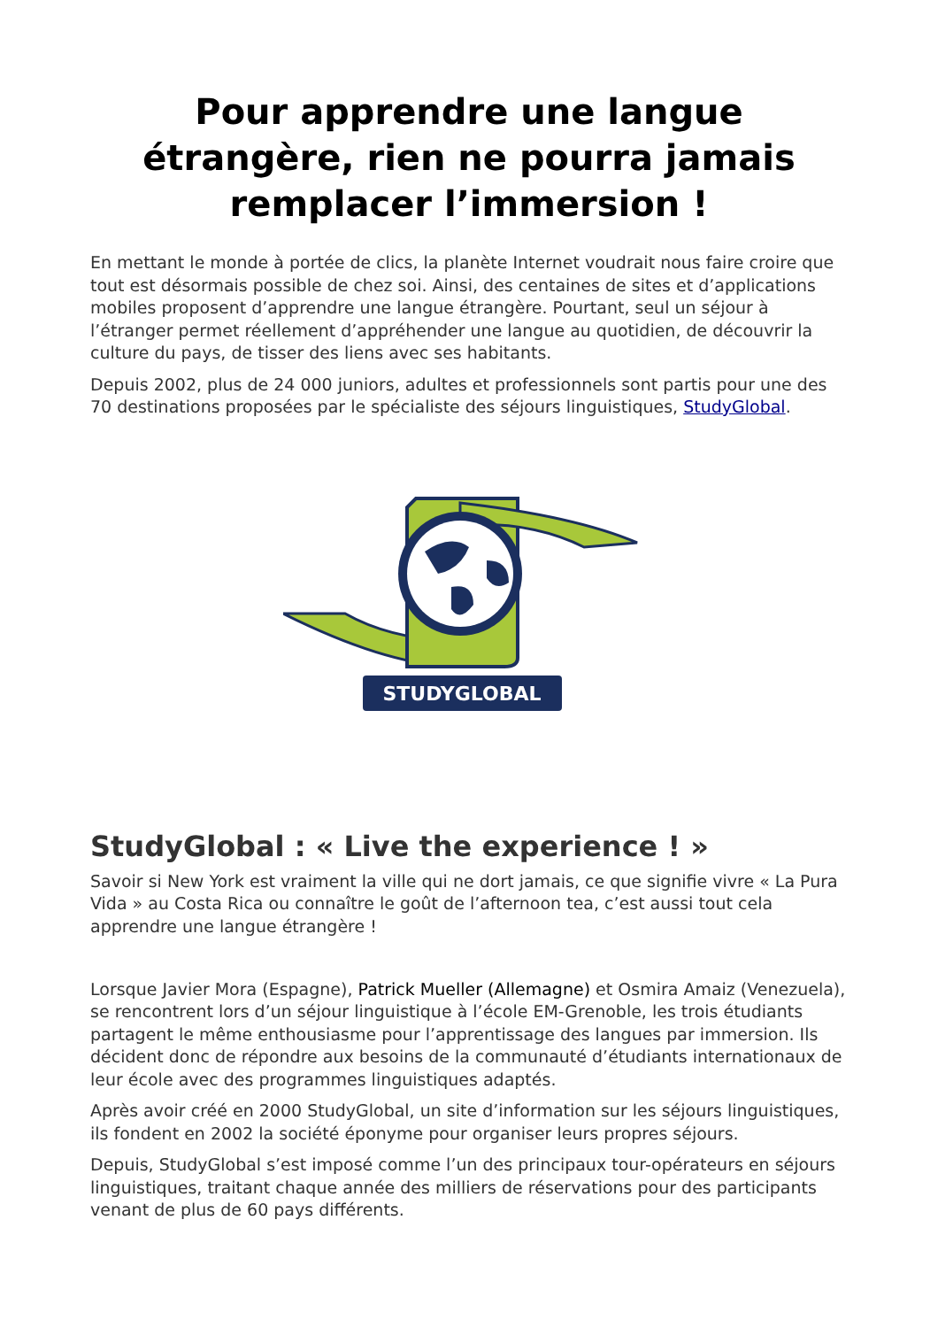Pour apprendre une langue étrangère, rien ne pourra jamais remplacer l’immersion !
En mettant le monde à portée de clics, la planète Internet voudrait nous faire croire que tout est désormais possible de chez soi. Ainsi, des centaines de sites et d’applications mobiles proposent d’apprendre une langue étrangère. Pourtant, seul un séjour à l’étranger permet réellement d’appréhender une langue au quotidien, de découvrir la culture du pays, de tisser des liens avec ses habitants.
Depuis 2002, plus de 24 000 juniors, adultes et professionnels sont partis pour une des 70 destinations proposées par le spécialiste des séjours linguistiques, StudyGlobal.
STUDYGLOBAL
StudyGlobal : « Live the experience ! »
Savoir si New York est vraiment la ville qui ne dort jamais, ce que signifie vivre « La Pura Vida » au Costa Rica ou connaître le goût de l’afternoon tea, c’est aussi tout cela apprendre une langue étrangère !
Lorsque Javier Mora (Espagne), Patrick Mueller (Allemagne) et Osmira Amaiz (Venezuela), se rencontrent lors d’un séjour linguistique à l’école EM-Grenoble, les trois étudiants partagent le même enthousiasme pour l’apprentissage des langues par immersion. Ils décident donc de répondre aux besoins de la communauté d’étudiants internationaux de leur école avec des programmes linguistiques adaptés.
Après avoir créé en 2000 StudyGlobal, un site d’information sur les séjours linguistiques, ils fondent en 2002 la société éponyme pour organiser leurs propres séjours.
Depuis, StudyGlobal s’est imposé comme l’un des principaux tour-opérateurs en séjours linguistiques, traitant chaque année des milliers de réservations pour des participants venant de plus de 60 pays différents.